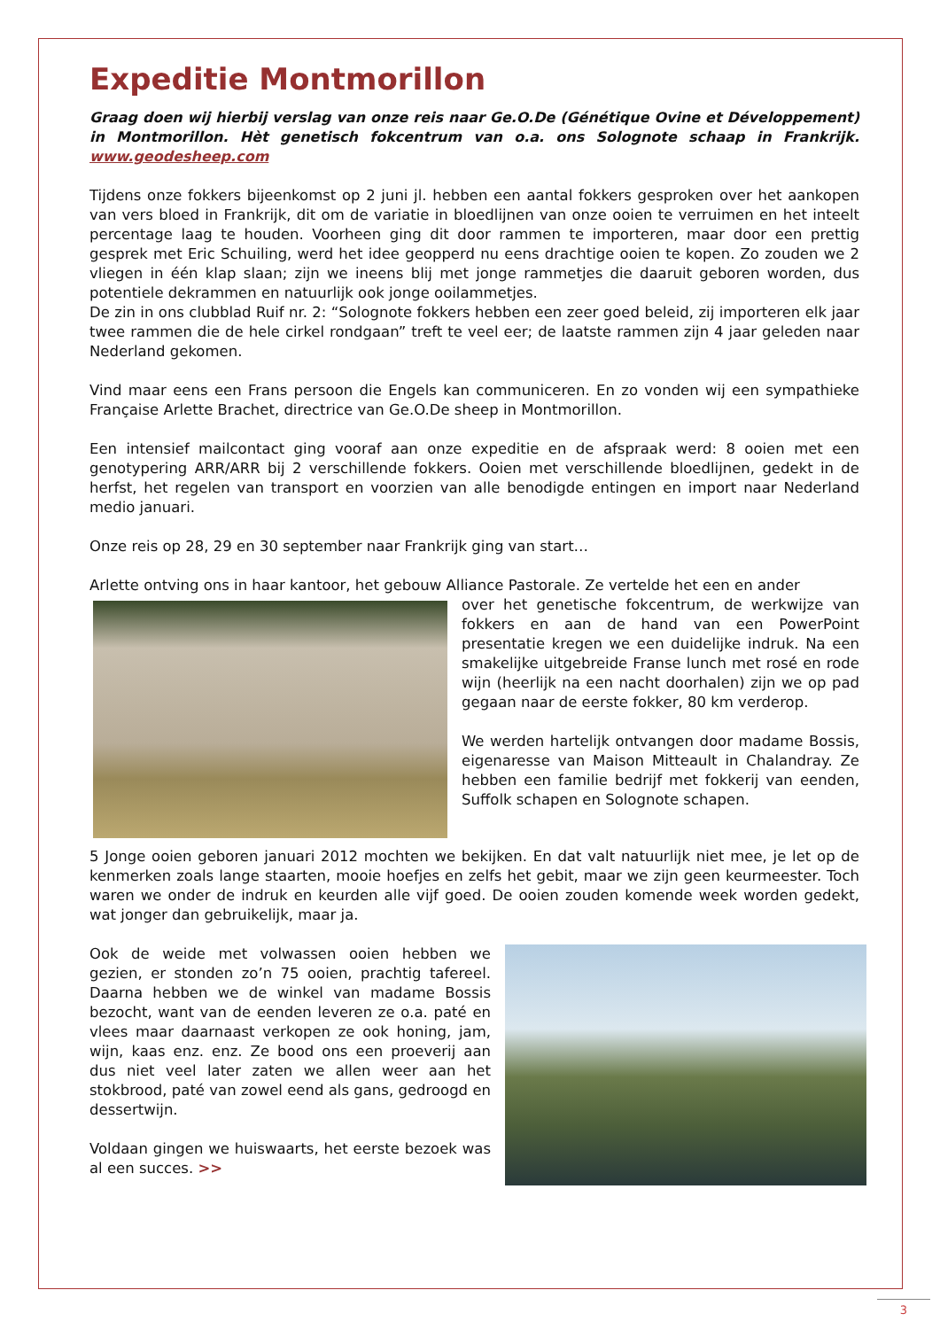Expeditie Montmorillon
Graag doen wij hierbij verslag van onze reis naar Ge.O.De (Génétique Ovine et Développement) in Montmorillon. Hèt genetisch fokcentrum van o.a. ons Solognote schaap in Frankrijk. www.geodesheep.com
Tijdens onze fokkers bijeenkomst op 2 juni jl. hebben een aantal fokkers gesproken over het aankopen van vers bloed in Frankrijk, dit om de variatie in bloedlijnen van onze ooien te verruimen en het inteelt percentage laag te houden. Voorheen ging dit door rammen te importeren, maar door een prettig gesprek met Eric Schuiling, werd het idee geopperd nu eens drachtige ooien te kopen. Zo zouden we 2 vliegen in één klap slaan; zijn we ineens blij met jonge rammetjes die daaruit geboren worden, dus potentiele dekrammen en natuurlijk ook jonge ooilammetjes.
De zin in ons clubblad Ruif nr. 2: “Solognote fokkers hebben een zeer goed beleid, zij importeren elk jaar twee rammen die de hele cirkel rondgaan” treft te veel eer; de laatste rammen zijn 4 jaar geleden naar Nederland gekomen.
Vind maar eens een Frans persoon die Engels kan communiceren. En zo vonden wij een sympathieke Française Arlette Brachet, directrice van Ge.O.De sheep in Montmorillon.
Een intensief mailcontact ging vooraf aan onze expeditie en de afspraak werd: 8 ooien met een genotypering ARR/ARR bij 2 verschillende fokkers. Ooien met verschillende bloedlijnen, gedekt in de herfst, het regelen van transport en voorzien van alle benodigde entingen en import naar Nederland medio januari.
Onze reis op 28, 29 en 30 september naar Frankrijk ging van start…
Arlette ontving ons in haar kantoor, het gebouw Alliance Pastorale. Ze vertelde het een en ander
over het genetische fokcentrum, de werkwijze van fokkers en aan de hand van een PowerPoint presentatie kregen we een duidelijke indruk. Na een smakelijke uitgebreide Franse lunch met rosé en rode wijn (heerlijk na een nacht doorhalen) zijn we op pad gegaan naar de eerste fokker, 80 km verderop.
We werden hartelijk ontvangen door madame Bossis, eigenaresse van Maison Mitteault in Chalandray. Ze hebben een familie bedrijf met fokkerij van eenden, Suffolk schapen en Solognote schapen.
5 Jonge ooien geboren januari 2012 mochten we bekijken. En dat valt natuurlijk niet mee, je let op de kenmerken zoals lange staarten, mooie hoefjes en zelfs het gebit, maar we zijn geen keurmeester. Toch waren we onder de indruk en keurden alle vijf goed. De ooien zouden komende week worden gedekt, wat jonger dan gebruikelijk, maar ja.
Ook de weide met volwassen ooien hebben we gezien, er stonden zo’n 75 ooien, prachtig tafereel. Daarna hebben we de winkel van madame Bossis bezocht, want van de eenden leveren ze o.a. paté en vlees maar daarnaast verkopen ze ook honing, jam, wijn, kaas enz. enz. Ze bood ons een proeverij aan dus niet veel later zaten we allen weer aan het stokbrood, paté van zowel eend als gans, gedroogd en dessertwijn.
Voldaan gingen we huiswaarts, het eerste bezoek was al een succes. >>
3